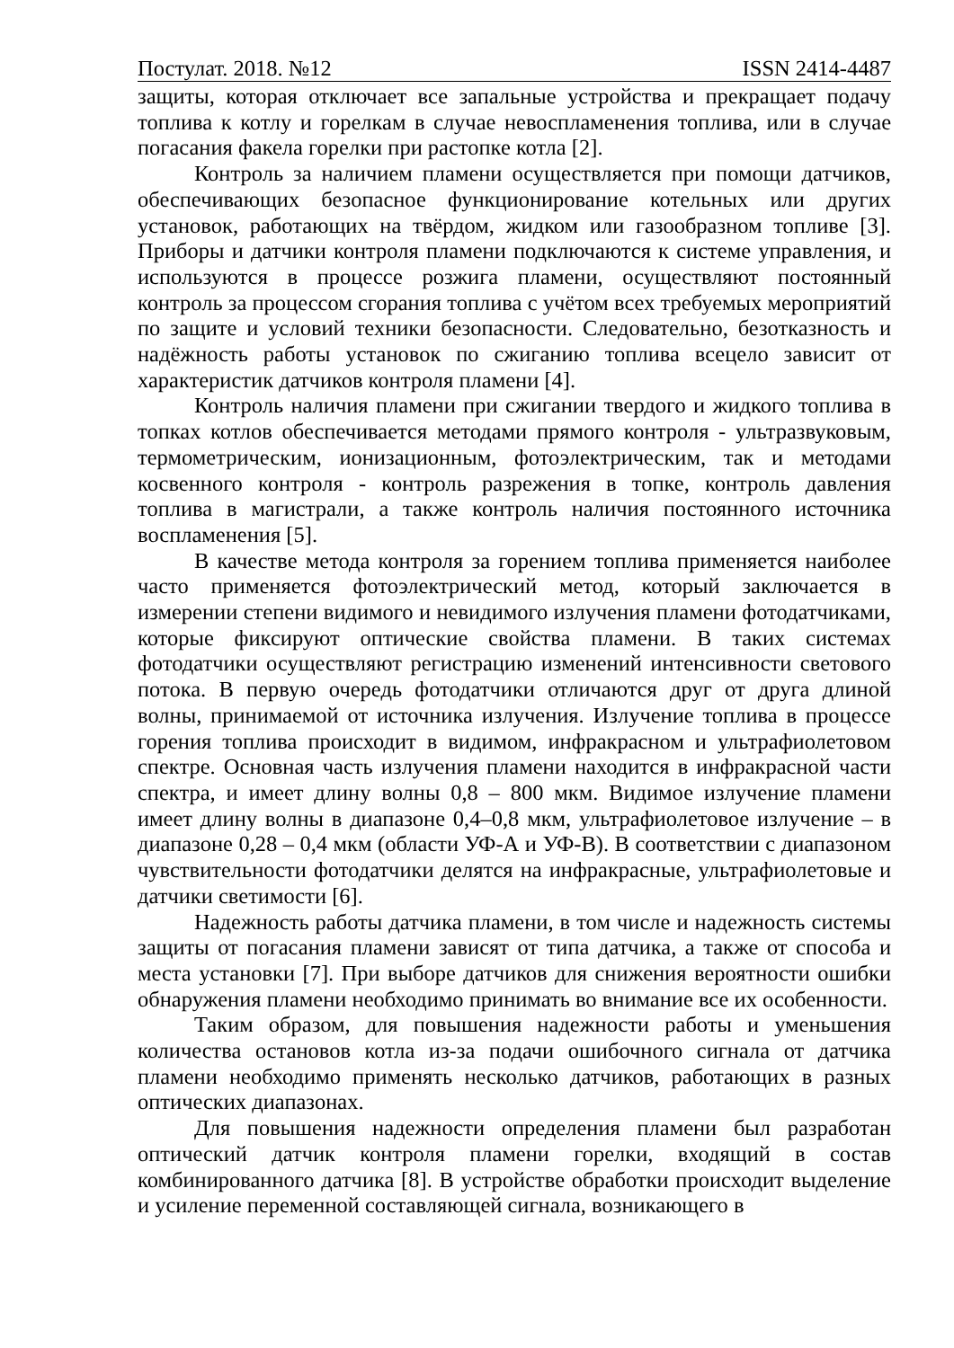Постулат. 2018. №12 ISSN 2414-4487
защиты, которая отключает все запальные устройства и прекращает подачу топлива к котлу и горелкам в случае невоспламенения топлива, или в случае погасания факела горелки при растопке котла [2].
Контроль за наличием пламени осуществляется при помощи датчиков, обеспечивающих безопасное функционирование котельных или других установок, работающих на твёрдом, жидком или газообразном топливе [3]. Приборы и датчики контроля пламени подключаются к системе управления, и используются в процессе розжига пламени, осуществляют постоянный контроль за процессом сгорания топлива с учётом всех требуемых мероприятий по защите и условий техники безопасности. Следовательно, безотказность и надёжность работы установок по сжиганию топлива всецело зависит от характеристик датчиков контроля пламени [4].
Контроль наличия пламени при сжигании твердого и жидкого топлива в топках котлов обеспечивается методами прямого контроля - ультразвуковым, термометрическим, ионизационным, фотоэлектрическим, так и методами косвенного контроля - контроль разрежения в топке, контроль давления топлива в магистрали, а также контроль наличия постоянного источника воспламенения [5].
В качестве метода контроля за горением топлива применяется наиболее часто применяется фотоэлектрический метод, который заключается в измерении степени видимого и невидимого излучения пламени фотодатчиками, которые фиксируют оптические свойства пламени. В таких системах фотодатчики осуществляют регистрацию изменений интенсивности светового потока. В первую очередь фотодатчики отличаются друг от друга длиной волны, принимаемой от источника излучения. Излучение топлива в процессе горения топлива происходит в видимом, инфракрасном и ультрафиолетовом спектре. Основная часть излучения пламени находится в инфракрасной части спектра, и имеет длину волны 0,8 – 800 мкм. Видимое излучение пламени имеет длину волны в диапазоне 0,4–0,8 мкм, ультрафиолетовое излучение – в диапазоне 0,28 – 0,4 мкм (области УФ-А и УФ-В). В соответствии с диапазоном чувствительности фотодатчики делятся на инфракрасные, ультрафиолетовые и датчики светимости [6].
Надежность работы датчика пламени, в том числе и надежность системы защиты от погасания пламени зависят от типа датчика, а также от способа и места установки [7]. При выборе датчиков для снижения вероятности ошибки обнаружения пламени необходимо принимать во внимание все их особенности.
Таким образом, для повышения надежности работы и уменьшения количества остановов котла из-за подачи ошибочного сигнала от датчика пламени необходимо применять несколько датчиков, работающих в разных оптических диапазонах.
Для повышения надежности определения пламени был разработан оптический датчик контроля пламени горелки, входящий в состав комбинированного датчика [8]. В устройстве обработки происходит выделение и усиление переменной составляющей сигнала, возникающего в